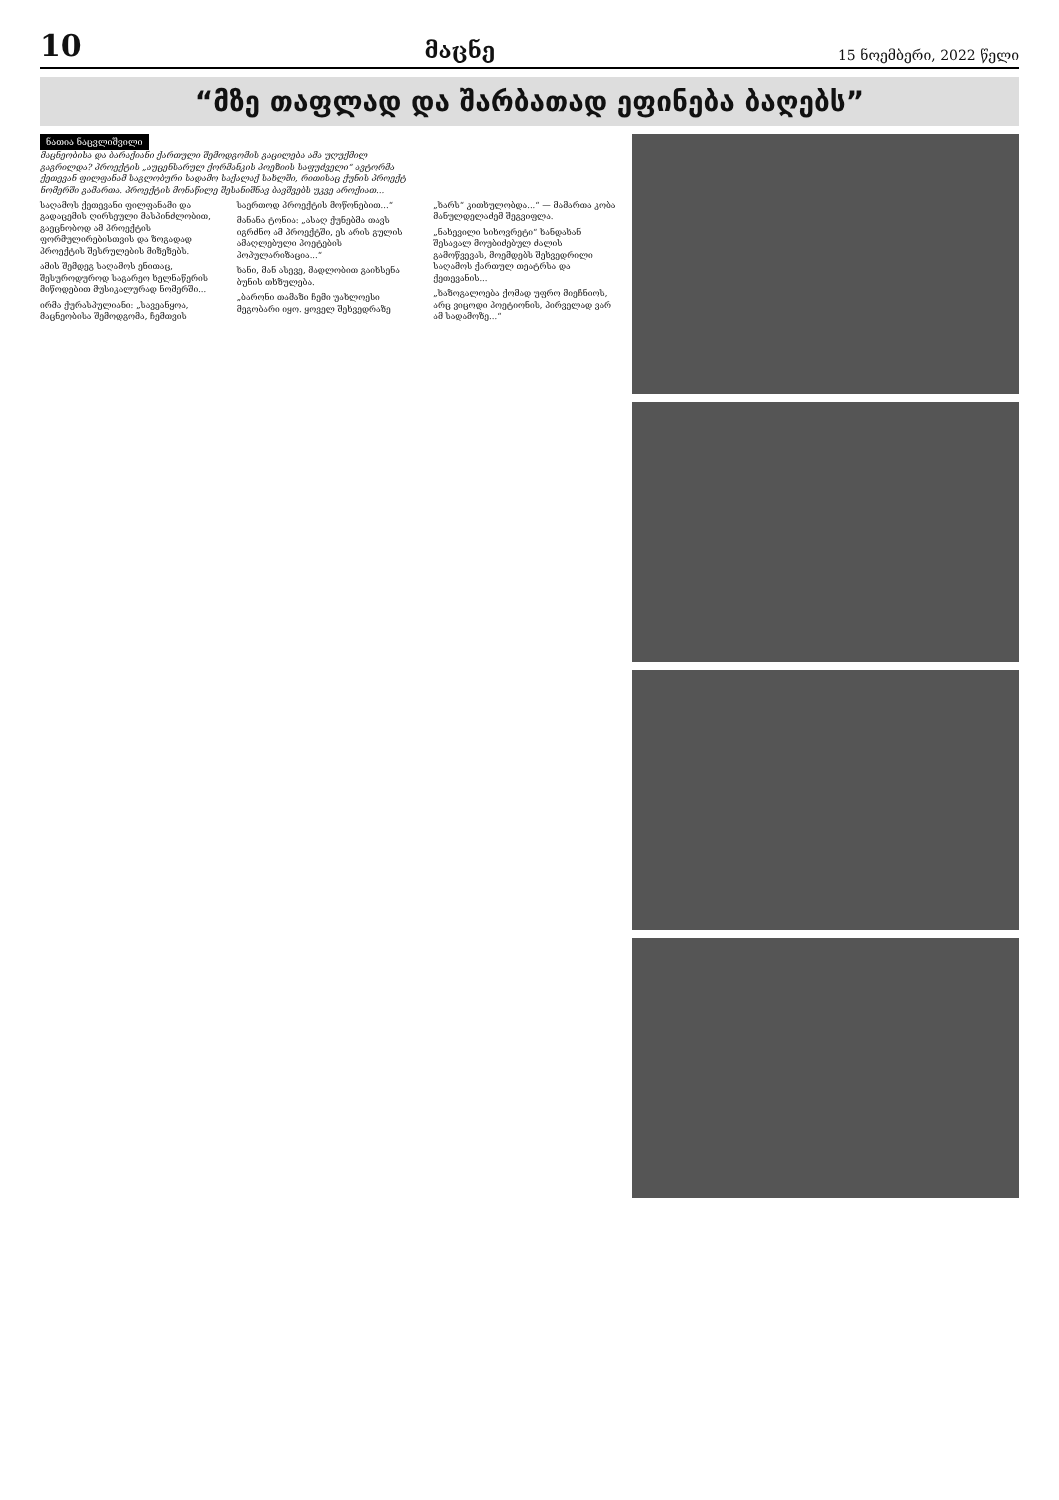10 მაცნე 15 ნოემბერი, 2022 წელი
“მზე თაფლად და შარბათად ეფინება ბაღებს”
ნათია ნაცვლიშვილი
მაცნეობისა და ბარაქიანი ქართული შემოდგომის გაცილება ამა უღუქმილ გაგრილდა? პროექტის „აუცენსარულ ქორმანკის პოეზიის საფუძველი“ ავტორმა ქეთევან ფილფანამ საგლობური სადამო საქალაქ სახლში, რითისაც ქუნის პროექტ ნომერში გამართა. პროექტის მონაწილე შესანიშნავ ბავშვებს უკვე აროქიათ...
საღამოს ქეთევანი ფილფანამი და გადაცემის ღირსეული მასპინძლობით, გაეცნობოდ ამ პროექტის ფორმულირებისთვის და ზოგადად პროექტის შესრულების მიზეზებს.
ამის შემდეგ საღამოს ენითაც, შესუროდუროდ საგარეო ხელნაწერის მიწოდებით მუსიკალურად ნომერში...
ირმა ქურასპულიანი: „სავეანყოა, მაცნეობისა შემოდგომა, ჩემთვის საერთოდ პროექტის მოწონებით...“
მანანა ტონია: „ასაღ ქუნებმა თავს იგრძნო ამ პროექტში, ეს არის გულის ამაღლებული პოეტების პოპულარიზაცია...“
ხანი, მან ასევე, მადლობით გაიხსენა ბუნის თხზულება.
„ბარონი თამაზი ჩემი უახლოესი მეგობარი იყო. ყოველ შეხვედრაზე „ხარს“ კითხულობდა...“ — მამართა კობა მანულდელაძემ შეგვიფლა.
„ნახევილი სიხოვრეტი“ ხანდახან შესავალ მოუბიძებულ ძალის გამოწვევას, მოემდებს შეხვედრილი საღამოს ქართულ თეატრსა და ქეთევანის...
„ხაზოგალოება ქომად უფრო მიეჩნიოს, არც ვიცოდი პოეტიონის, პირველად ვარ ამ სადამოზე...“